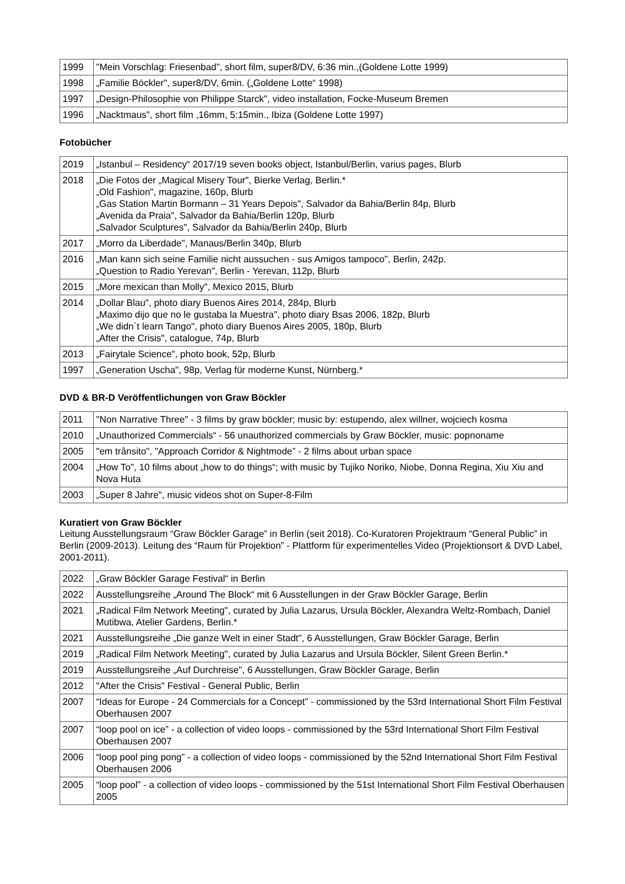| 1999 | "Mein Vorschlag: Friesenbad", short film, super8/DV, 6:36 min.,(Goldene Lotte 1999) |
| 1998 | „Familie Böckler", super8/DV, 6min. („Goldene Lotte“ 1998) |
| 1997 | „Design-Philosophie von Philippe Starck", video installation, Focke-Museum Bremen |
| 1996 | „Nacktmaus", short film ,16mm, 5:15min., Ibiza (Goldene Lotte 1997) |
Fotobücher
| 2019 | „Istanbul – Residency“ 2017/19 seven books object, Istanbul/Berlin, varius pages, Blurb |
| 2018 | „Die Fotos der „Magical Misery Tour", Bierke Verlag, Berlin.* „Old Fashion", magazine, 160p, Blurb „Gas Station Martin Bormann – 31 Years Depois", Salvador da Bahia/Berlin 84p, Blurb „Avenida da Praia", Salvador da Bahia/Berlin 120p, Blurb „Salvador Sculptures", Salvador da Bahia/Berlin 240p, Blurb |
| 2017 | „Morro da Liberdade", Manaus/Berlin 340p, Blurb |
| 2016 | „Man kann sich seine Familie nicht aussuchen - sus Amigos tampoco", Berlin, 242p. „Question to Radio Yerevan", Berlin - Yerevan, 112p, Blurb |
| 2015 | „More mexican than Molly", Mexico 2015, Blurb |
| 2014 | „Dollar Blau", photo diary Buenos Aires 2014, 284p, Blurb „Maximo dijo que no le gustaba la Muestra", photo diary Bsas 2006, 182p, Blurb „We didn´t learn Tango", photo diary Buenos Aires 2005, 180p, Blurb „After the Crisis", catalogue, 74p, Blurb |
| 2013 | „Fairytale Science", photo book, 52p, Blurb |
| 1997 | „Generation Uscha", 98p, Verlag für moderne Kunst, Nürnberg.* |
DVD & BR-D Veröffentlichungen von Graw Böckler
| 2011 | "Non Narrative Three" - 3 films by graw böckler; music by: estupendo, alex willner, wojciech kosma |
| 2010 | „Unauthorized Commercials“ - 56 unauthorized commercials by Graw Böckler, music: popnoname |
| 2005 | "em trânsito", "Approach Corridor & Nightmode” - 2 films about urban space |
| 2004 | „How To", 10 films about „how to do things“; with music by Tujiko Noriko, Niobe, Donna Regina, Xiu Xiu and Nova Huta |
| 2003 | „Super 8 Jahre", music videos shot on Super-8-Film |
Kuratiert von Graw Böckler
Leitung Ausstellungsraum “Graw Böckler Garage” in Berlin (seit 2018). Co-Kuratoren Projektraum “General Public” in Berlin (2009-2013). Leitung des “Raum für Projektion” - Plattform für experimentelles Video (Projektionsort & DVD Label, 2001-2011).
| 2022 | „Graw Böckler Garage Festival“ in Berlin |
| 2022 | Ausstellungsreihe „Around The Block“ mit 6 Ausstellungen in der Graw Böckler Garage, Berlin |
| 2021 | „Radical Film Network Meeting", curated by Julia Lazarus, Ursula Böckler, Alexandra Weltz-Rombach, Daniel Mutibwa, Atelier Gardens, Berlin.* |
| 2021 | Ausstellungsreihe „Die ganze Welt in einer Stadt", 6 Ausstellungen, Graw Böckler Garage, Berlin |
| 2019 | „Radical Film Network Meeting", curated by Julia Lazarus and Ursula Böckler, Silent Green Berlin.* |
| 2019 | Ausstellungsreihe „Auf Durchreise", 6 Ausstellungen, Graw Böckler Garage, Berlin |
| 2012 | "After the Crisis" Festival - General Public, Berlin |
| 2007 | “Ideas for Europe - 24 Commercials for a Concept” - commissioned by the 53rd International Short Film Festival Oberhausen 2007 |
| 2007 | “loop pool on ice” - a collection of video loops - commissioned by the 53rd International Short Film Festival Oberhausen 2007 |
| 2006 | “loop pool ping pong” - a collection of video loops - commissioned by the 52nd International Short Film Festival Oberhausen 2006 |
| 2005 | “loop pool” - a collection of video loops - commissioned by the 51st International Short Film Festival Oberhausen 2005 |